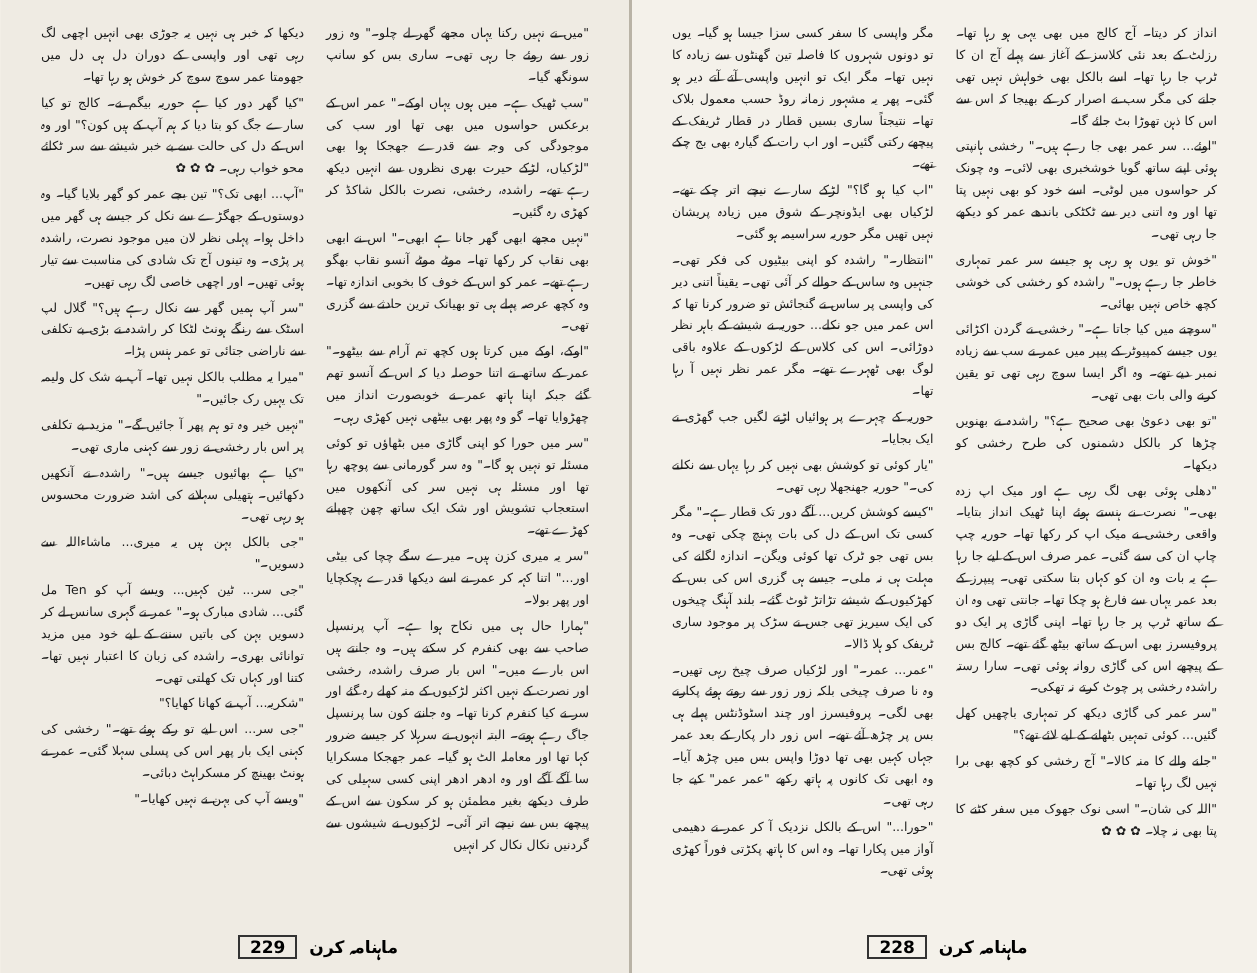انداز کر دیتا۔ آج کالج میں بھی یہی ہو رہا تھا۔ رزلٹ کے بعد نئی کلاسز کے آغاز سے پہلے آج ان کا ٹرپ جا رہا تھا۔ اسے بالکل بھی خواہش نہیں تھی جانے کی مگر سب نے اصرار کر کے بھیجا کہ اس سے اس کا ذہن تھوڑا بٹ جائے گا۔
"اوئے... سر عمر بھی جا رہے ہیں۔" رخشی ہانپتی ہوئی اپنے ساتھ گویا خوشخبری بھی لائی۔ وہ چونک کر حواسوں میں لوٹی۔ اسے خود کو بھی نہیں پتا تھا اور وہ اتنی دیر سے ٹکٹکی باندھے عمر کو دیکھے جا رہی تھی۔
"خوش تو یوں ہو رہی ہو جیسے سر عمر تمہاری خاطر جا رہے ہوں۔" راشدہ کو رخشی کی خوشی کچھ خاص نہیں بھائی۔
"سوچنے میں کیا جاتا ہے۔" رخشی نے گردن اکڑائی یوں جیسے کمپیوٹر کے پیپر میں عمر نے سب سے زیادہ نمبر دیے تھے۔ وہ اگر ایسا سوچ رہی تھی تو یقین کرنے والی بات بھی تھی۔
"تو بھی دعویٰ بھی صحیح ہے؟" راشدہ نے بھنویں چڑھا کر بالکل دشمنوں کی طرح رخشی کو دیکھا۔
"دھلی ہوئی بھی لگ رہی ہے اور میک اپ زدہ بھی۔" نصرت نے ہنستے ہوئے اپنا ٹھیک انداز بتایا۔ واقعی رخشی نے میک اپ کر رکھا تھا۔ حوریہ چپ چاپ ان کی سنے گئی۔ عمر صرف اس کے لیے جا رہا ہے یہ بات وہ ان کو کہاں بتا سکتی تھی۔ پیپرز کے بعد عمر یہاں سے فارغ ہو چکا تھا۔ جانتی تھی وہ ان کے ساتھ ٹرپ پر جا رہا تھا۔ اپنی گاڑی پر ایک دو پروفیسرز بھی اس کے ساتھ بیٹھ گئے تھے۔ کالج بس کے پیچھے اس کی گاڑی روانہ ہوئی تھی۔ سارا رستہ راشدہ رخشی پر چوٹ کرتے نہ تھکی۔
"سر عمر کی گاڑی دیکھ کر تمہاری باچھیں کھل گئیں... کوئی تمہیں بٹھانے کے لیے لائے تھے؟"
"جلنے والے کا منہ کالا۔" آج رخشی کو کچھ بھی برا نہیں لگ رہا تھا۔
"اللہ کی شان۔" اسی نوک جھوک میں سفر کٹنے کا پتا بھی نہ چلا۔ ✿ ✿ ✿
مگر واپسی کا سفر کسی سزا جیسا ہو گیا۔ یوں تو دونوں شہروں کا فاصلہ تین گھنٹوں سے زیادہ کا نہیں تھا۔ مگر ایک تو انہیں واپسی آتے آتے دیر ہو گئی۔ پھر یہ مشہور زمانہ روڈ حسب معمول بلاک تھا۔ نتیجتاً ساری بسیں قطار در قطار ٹریفک کے پیچھے رکتی گئیں۔ اور اب رات کے گیارہ بھی بج چکے تھے۔
"اب کیا ہو گا؟" لڑکے سارے نیچے اتر چکے تھے۔ لڑکیاں بھی ایڈونچر کے شوق میں زیادہ پریشان نہیں تھیں مگر حوریہ سراسیمہ ہو گئی۔
"انتظار۔" راشدہ کو اپنی بیٹیوں کی فکر تھی۔ جنہیں وہ ساس کے حوالے کر آئی تھی۔ یقیناً اتنی دیر کی واپسی پر ساس نے گنجائش تو ضرور کرنا تھا کہ اس عمر میں جو نکلے... حوریہ نے شیشے کے باہر نظر دوڑائی۔ اس کی کلاس کے لڑکوں کے علاوہ باقی لوگ بھی ٹھہرے تھے۔ مگر عمر نظر نہیں آ رہا تھا۔
حوریہ کے چہرے پر ہوائیاں اڑنے لگیں جب گھڑی نے ایک بجایا۔
"یار کوئی تو کوشش بھی نہیں کر رہا یہاں سے نکلنے کی۔" حوریہ جھنجھلا رہی تھی۔
"کیسے کوشش کریں... آگے دور تک قطار ہے۔" مگر کسی تک اس کے دل کی بات پہنچ چکی تھی۔ وہ بس تھی جو ٹرک تھا کوئی ویگن۔ اندازہ لگانے کی مہلت ہی نہ ملی۔ جیسے ہی گزری اس کی بس کے کھڑکیوں کے شیشے تڑاتڑ ٹوٹ گئے۔ بلند آہنگ چیخوں کی ایک سیریز تھی جس نے سڑک پر موجود ساری ٹریفک کو ہلا ڈالا۔
"عمر... عمر۔" اور لڑکیاں صرف چیخ رہی تھیں۔ وہ نا صرف چیخی بلکہ زور زور سے روتے ہوئے پکارنے بھی لگی۔ پروفیسرز اور چند اسٹوڈنٹس پہلے ہی بس پر چڑھ آئے تھے۔ اس زور دار پکار کے بعد عمر جہاں کہیں بھی تھا دوڑا واپس بس میں چڑھ آیا۔ وہ ابھی تک کانوں پہ ہاتھ رکھے "عمر عمر" کیے جا رہی تھی۔
"حورا..." اس کے بالکل نزدیک آ کر عمر نے دھیمی آواز میں پکارا تھا۔ وہ اس کا ہاتھ پکڑتی فوراً کھڑی ہوئی تھی۔
ماہنامہ کرن 228
"میں نے نہیں رکنا یہاں مجھے گھر لے چلو۔" وہ زور زور سے روئے جا رہی تھی۔ ساری بس کو سانپ سونگھ گیا۔
"سب ٹھیک ہے۔ میں ہوں یہاں اوکے۔" عمر اس کے برعکس حواسوں میں بھی تھا اور سب کی موجودگی کی وجہ سے قدرے جھجکا ہوا بھی "لڑکیاں، لڑکے حیرت بھری نظروں سے انہیں دیکھ رہے تھے۔ راشدہ، رخشی، نصرت بالکل شاکڈ کر کھڑی رہ گئیں۔
"نہیں مجھے ابھی گھر جانا ہے ابھی۔" اس نے ابھی بھی نقاب کر رکھا تھا۔ موٹے موٹے آنسو نقاب بھگو رہے تھے۔ عمر کو اس کے خوف کا بخوبی اندازہ تھا۔ وہ کچھ عرصہ پہلے ہی تو بھیانک ترین حادثے سے گزری تھی۔
"اوکے، اوکے میں کرتا ہوں کچھ تم آرام سے بیٹھو۔" عمر کے ساتھ نے اتنا حوصلہ دیا کہ اس کے آنسو تھم گئے جبکہ اپنا ہاتھ عمر نے خوبصورت انداز میں چھڑوایا تھا۔ گو وہ پھر بھی بیٹھی نہیں کھڑی رہی۔
"سر میں حورا کو اپنی گاڑی میں بٹھاؤں تو کوئی مسئلہ تو نہیں ہو گا۔" وہ سر گورمانی سے پوچھ رہا تھا اور مسئلہ ہی نہیں سر کی آنکھوں میں استعجاب تشویش اور شک ایک ساتھ چھن چھپانے کھڑے تھے۔
"سر یہ میری کزن ہیں۔ میرے سگے چچا کی بیٹی اور..." اتنا کہہ کر عمر نے اسے دیکھا قدرے ہچکچایا اور پھر بولا۔
"ہمارا حال ہی میں نکاح ہوا ہے۔ آپ پرنسپل صاحب سے بھی کنفرم کر سکتے ہیں۔ وہ جانتے ہیں اس بارے میں۔" اس بار صرف راشدہ، رخشی اور نصرت کے نہیں اکثر لڑکیوں کے منہ کھلے رہ گئے اور سر نے کیا کنفرم کرنا تھا۔ وہ جانتے کون سا پرنسپل جاگ رہے ہوتے۔ البتہ انہوں نے سرہلا کر جیسے ضرور کہا تھا اور معاملہ الٹ ہو گیا۔ عمر جھجکا مسکرایا سا آگے آگے اور وہ ادھر ادھر اپنی کسی سہیلی کی طرف دیکھے بغیر مطمئن ہو کر سکون سے اس کے پیچھے بس سے نیچے اتر آئی۔ لڑکیوں نے شیشوں سے گردنیں نکال نکال کر انہیں
دیکھا کہ خبر ہی نہیں یہ جوڑی بھی انہیں اچھی لگ رہی تھی اور واپسی کے دوران دل ہی دل میں جھومتا عمر سوچ سوچ کر خوش ہو رہا تھا۔
"کیا گھر دور کیا ہے حوریہ بیگم نے۔ کالج تو کیا سارے جگ کو بتا دیا کہ ہم آپ کے ہیں کون؟" اور وہ اس کے دل کی حالت سے بے خبر شیشے سے سر ٹکائے محو خواب رہی۔ ✿ ✿ ✿
"آپ... ابھی تک؟" تین بجے عمر کو گھر بلایا گیا۔ وہ دوستوں کے جھگڑے سے نکل کر جیسے ہی گھر میں داخل ہوا۔ پہلی نظر لان میں موجود نصرت، راشدہ پر پڑی۔ وہ تینوں آج تک شادی کی مناسبت سے تیار ہوئی تھیں۔ اور اچھی خاصی لگ رہی تھیں۔
"سر آپ ہمیں گھر سے نکال رہے ہیں؟" گلال لپ اسٹک سے رنگے ہونٹ لٹکا کر راشدہ نے بڑی بے تکلفی سے ناراضی جتائی تو عمر ہنس پڑا۔
"میرا یہ مطلب بالکل نہیں تھا۔ آپ بے شک کل ولیمہ تک یہیں رک جائیں۔"
"نہیں خیر وہ تو ہم پھر آ جائیں گے۔" مزید بے تکلفی پر اس بار رخشی نے زور سے کہنی ماری تھی۔
"کیا ہے بھائیوں جیسے ہیں۔" راشدہ نے آنکھیں دکھائیں۔ ہتھیلی سہلانے کی اشد ضرورت محسوس ہو رہی تھی۔
"جی بالکل بہن ہیں یہ میری... ماشاءاللہ سے دسویں۔"
"جی سر... ٹین کہیں... ویسے آپ کو Ten مل گئی... شادی مبارک ہو۔" عمر نے گہری سانس لے کر دسویں بہن کی باتیں سننے کے لیے خود میں مزید توانائی بھری۔ راشدہ کی زبان کا اعتبار نہیں تھا۔ کتنا اور کہاں تک کھلتی تھی۔
"شکریہ... آپ نے کھانا کھایا؟"
"جی سر... اس لیے تو رکے ہوئے تھے۔" رخشی کی کہنی ایک بار پھر اس کی پسلی سہلا گئی۔ عمر نے ہونٹ بھینچ کر مسکراہٹ دبائی۔
"ویسے آپ کی بہن نے نہیں کھایا۔"
ماہنامہ کرن 229